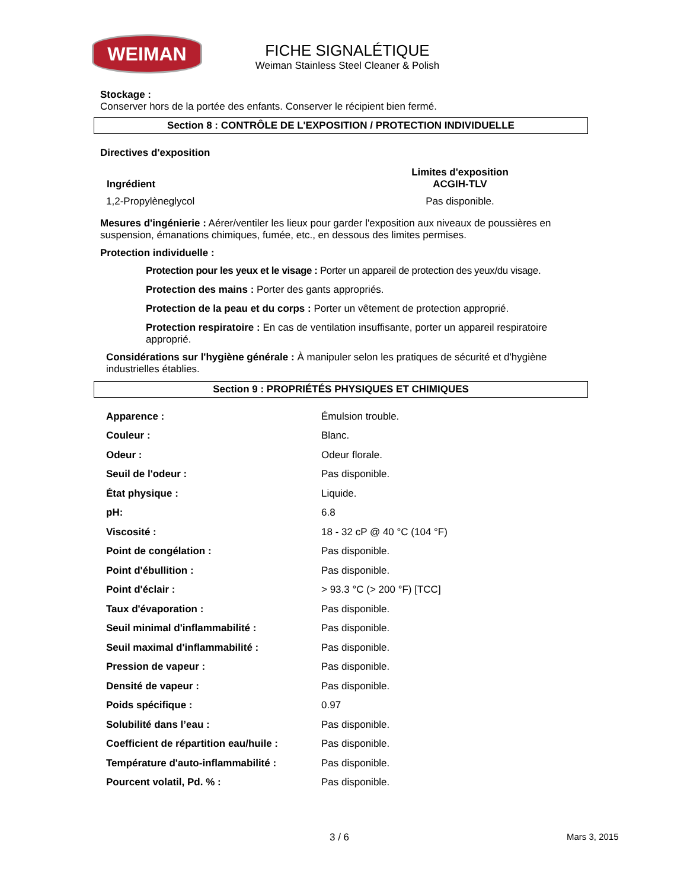WEIMAN
FICHE SIGNALÉTIQUE
Weiman Stainless Steel Cleaner & Polish
Stockage :
Conserver hors de la portée des enfants. Conserver le récipient bien fermé.
Section 8 : CONTRÔLE DE L'EXPOSITION / PROTECTION INDIVIDUELLE
Directives d'exposition
| Ingrédient | Limites d'exposition ACGIH-TLV |
| --- | --- |
| 1,2-Propylèneglycol | Pas disponible. |
Mesures d'ingénierie : Aérer/ventiler les lieux pour garder l'exposition aux niveaux de poussières en suspension, émanations chimiques, fumée, etc., en dessous des limites permises.
Protection individuelle :
Protection pour les yeux et le visage : Porter un appareil de protection des yeux/du visage.
Protection des mains : Porter des gants appropriés.
Protection de la peau et du corps : Porter un vêtement de protection approprié.
Protection respiratoire : En cas de ventilation insuffisante, porter un appareil respiratoire approprié.
Considérations sur l'hygiène générale : À manipuler selon les pratiques de sécurité et d'hygiène industrielles établies.
Section 9 : PROPRIÉTÉS PHYSIQUES ET CHIMIQUES
| Apparence : | Émulsion trouble. |
| Couleur : | Blanc. |
| Odeur : | Odeur florale. |
| Seuil de l'odeur : | Pas disponible. |
| État physique : | Liquide. |
| pH: | 6.8 |
| Viscosité : | 18 - 32 cP @ 40 °C (104 °F) |
| Point de congélation : | Pas disponible. |
| Point d'ébullition : | Pas disponible. |
| Point d'éclair : | > 93.3 °C (> 200 °F) [TCC] |
| Taux d'évaporation : | Pas disponible. |
| Seuil minimal d'inflammabilité : | Pas disponible. |
| Seuil maximal d'inflammabilité : | Pas disponible. |
| Pression de vapeur : | Pas disponible. |
| Densité de vapeur : | Pas disponible. |
| Poids spécifique : | 0.97 |
| Solubilité dans l’eau : | Pas disponible. |
| Coefficient de répartition eau/huile : | Pas disponible. |
| Température d'auto-inflammabilité : | Pas disponible. |
| Pourcent volatil, Pd. % : | Pas disponible. |
3 / 6 Mars 3, 2015